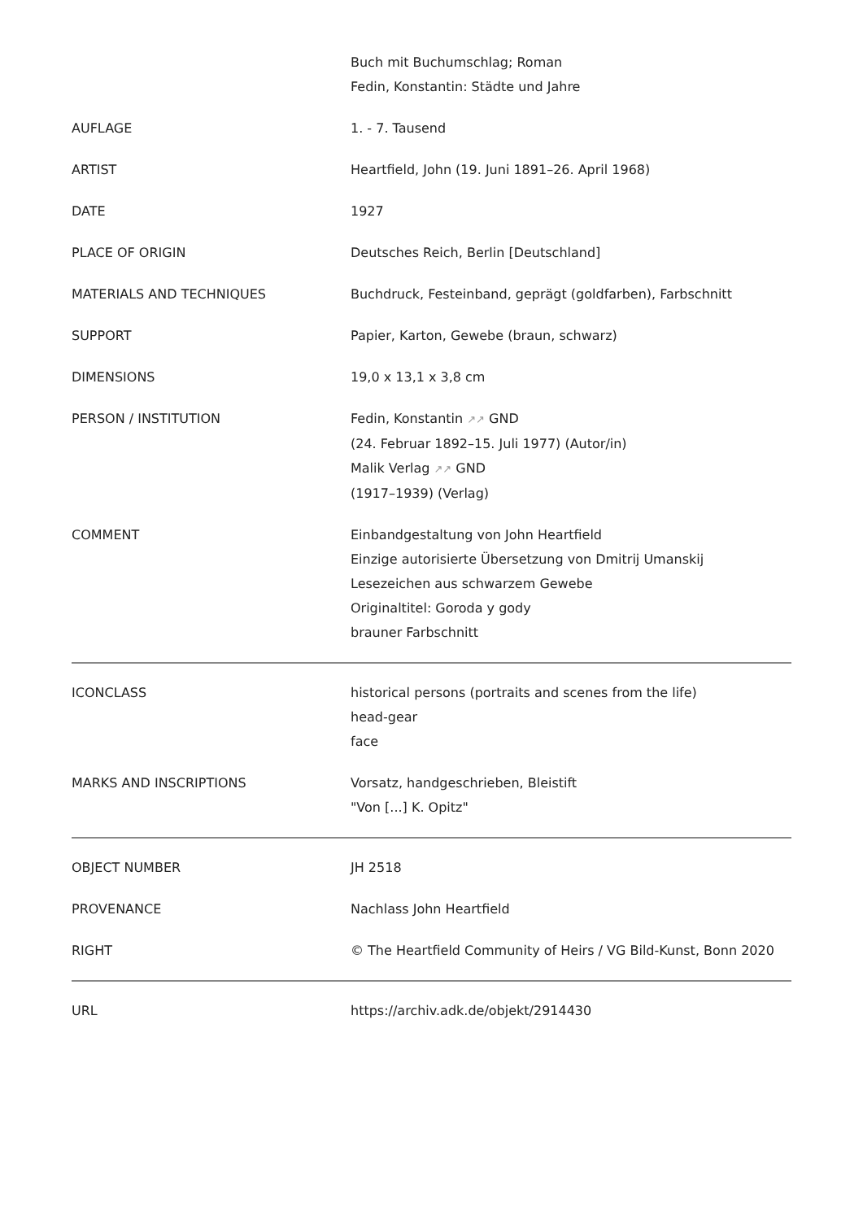| | Buch mit Buchumschlag; Roman Fedin, Konstantin: Städte und Jahre |
| AUFLAGE | 1. - 7. Tausend |
| ARTIST | Heartfield, John (19. Juni 1891–26. April 1968) |
| DATE | 1927 |
| PLACE OF ORIGIN | Deutsches Reich, Berlin [Deutschland] |
| MATERIALS AND TECHNIQUES | Buchdruck, Festeinband, geprägt (goldfarben), Farbschnitt |
| SUPPORT | Papier, Karton, Gewebe (braun, schwarz) |
| DIMENSIONS | 19,0 x 13,1 x 3,8 cm |
| PERSON / INSTITUTION | Fedin, Konstantin ↗↗ GND (24. Februar 1892–15. Juli 1977) (Autor/in) Malik Verlag ↗↗ GND (1917–1939) (Verlag) |
| COMMENT | Einbandgestaltung von John Heartfield Einzige autorisierte Übersetzung von Dmitrij Umanskij Lesezeichen aus schwarzem Gewebe Originaltitel: Goroda y gody brauner Farbschnitt |
| ICONCLASS | historical persons (portraits and scenes from the life) head-gear face |
| MARKS AND INSCRIPTIONS | Vorsatz, handgeschrieben, Bleistift "Von [...] K. Opitz" |
| OBJECT NUMBER | JH 2518 |
| PROVENANCE | Nachlass John Heartfield |
| RIGHT | © The Heartfield Community of Heirs / VG Bild-Kunst, Bonn 2020 |
| URL | https://archiv.adk.de/objekt/2914430 |